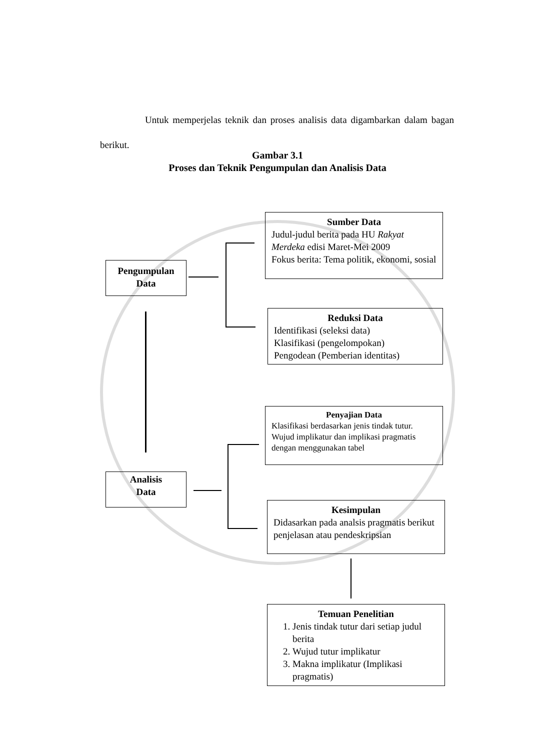Untuk memperjelas teknik dan proses analisis data digambarkan dalam bagan berikut.
Gambar 3.1
Proses dan Teknik Pengumpulan dan Analisis Data
Pengumpulan
Data
Sumber Data
Judul-judul berita pada HU Rakyat Merdeka edisi Maret-Mei 2009
Fokus berita: Tema politik, ekonomi, sosial
Reduksi Data
Identifikasi (seleksi data)
Klasifikasi (pengelompokan)
Pengodean (Pemberian identitas)
Penyajian Data
Klasifikasi berdasarkan jenis tindak tutur.
Wujud implikatur dan implikasi pragmatis dengan menggunakan tabel
Analisis
Data
Kesimpulan
Didasarkan pada analsis pragmatis berikut penjelasan atau pendeskripsian
Temuan Penelitian
1. Jenis tindak tutur dari setiap judul berita
2. Wujud tutur implikatur
3. Makna implikatur (Implikasi pragmatis)